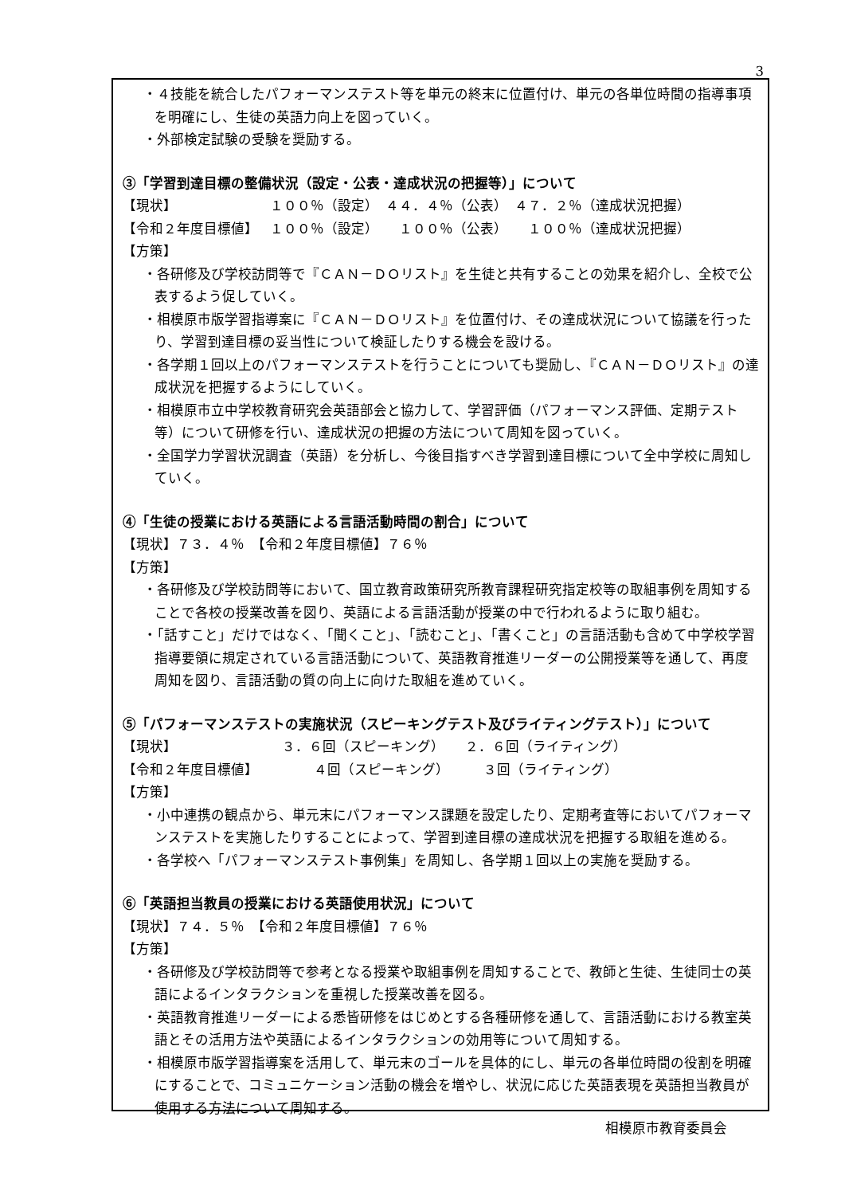3
・４技能を統合したパフォーマンステスト等を単元の終末に位置付け、単元の各単位時間の指導事項を明確にし、生徒の英語力向上を図っていく。
・外部検定試験の受験を奨励する。
③「学習到達目標の整備状況（設定・公表・達成状況の把握等）」について
【現状】 １００％（設定）　４４．４％（公表）　４７．２％（達成状況把握）
【令和２年度目標値】 １００％（設定）　　１００％（公表）　　１００％（達成状況把握）
【方策】
・各研修及び学校訪問等で『ＣＡＮ－ＤＯリスト』を生徒と共有することの効果を紹介し、全校で公表するよう促していく。
・相模原市版学習指導案に『ＣＡＮ－ＤＯリスト』を位置付け、その達成状況について協議を行ったり、学習到達目標の妥当性について検証したりする機会を設ける。
・各学期１回以上のパフォーマンステストを行うことについても奨励し、『ＣＡＮ－ＤＯリスト』の達成状況を把握するようにしていく。
・相模原市立中学校教育研究会英語部会と協力して、学習評価（パフォーマンス評価、定期テスト等）について研修を行い、達成状況の把握の方法について周知を図っていく。
・全国学力学習状況調査（英語）を分析し、今後目指すべき学習到達目標について全中学校に周知していく。
④「生徒の授業における英語による言語活動時間の割合」について
【現状】７３．４％　【令和２年度目標値】７６％
【方策】
・各研修及び学校訪問等において、国立教育政策研究所教育課程研究指定校等の取組事例を周知することで各校の授業改善を図り、英語による言語活動が授業の中で行われるように取り組む。
・「話すこと」だけではなく、「聞くこと」、「読むこと」、「書くこと」の言語活動も含めて中学校学習指導要領に規定されている言語活動について、英語教育推進リーダーの公開授業等を通して、再度周知を図り、言語活動の質の向上に向けた取組を進めていく。
⑤「パフォーマンステストの実施状況（スピーキングテスト及びライティングテスト）」について
【現状】 ３．６回（スピーキング）　　２．６回（ライティング）
【令和２年度目標値】 ４回（スピーキング）　　　３回（ライティング）
【方策】
・小中連携の観点から、単元末にパフォーマンス課題を設定したり、定期考査等においてパフォーマンステストを実施したりすることによって、学習到達目標の達成状況を把握する取組を進める。
・各学校へ「パフォーマンステスト事例集」を周知し、各学期１回以上の実施を奨励する。
⑥「英語担当教員の授業における英語使用状況」について
【現状】７４．５％　【令和２年度目標値】７６％
【方策】
・各研修及び学校訪問等で参考となる授業や取組事例を周知することで、教師と生徒、生徒同士の英語によるインタラクションを重視した授業改善を図る。
・英語教育推進リーダーによる悉皆研修をはじめとする各種研修を通して、言語活動における教室英語とその活用方法や英語によるインタラクションの効用等について周知する。
・相模原市版学習指導案を活用して、単元末のゴールを具体的にし、単元の各単位時間の役割を明確にすることで、コミュニケーション活動の機会を増やし、状況に応じた英語表現を英語担当教員が使用する方法について周知する。
相模原市教育委員会